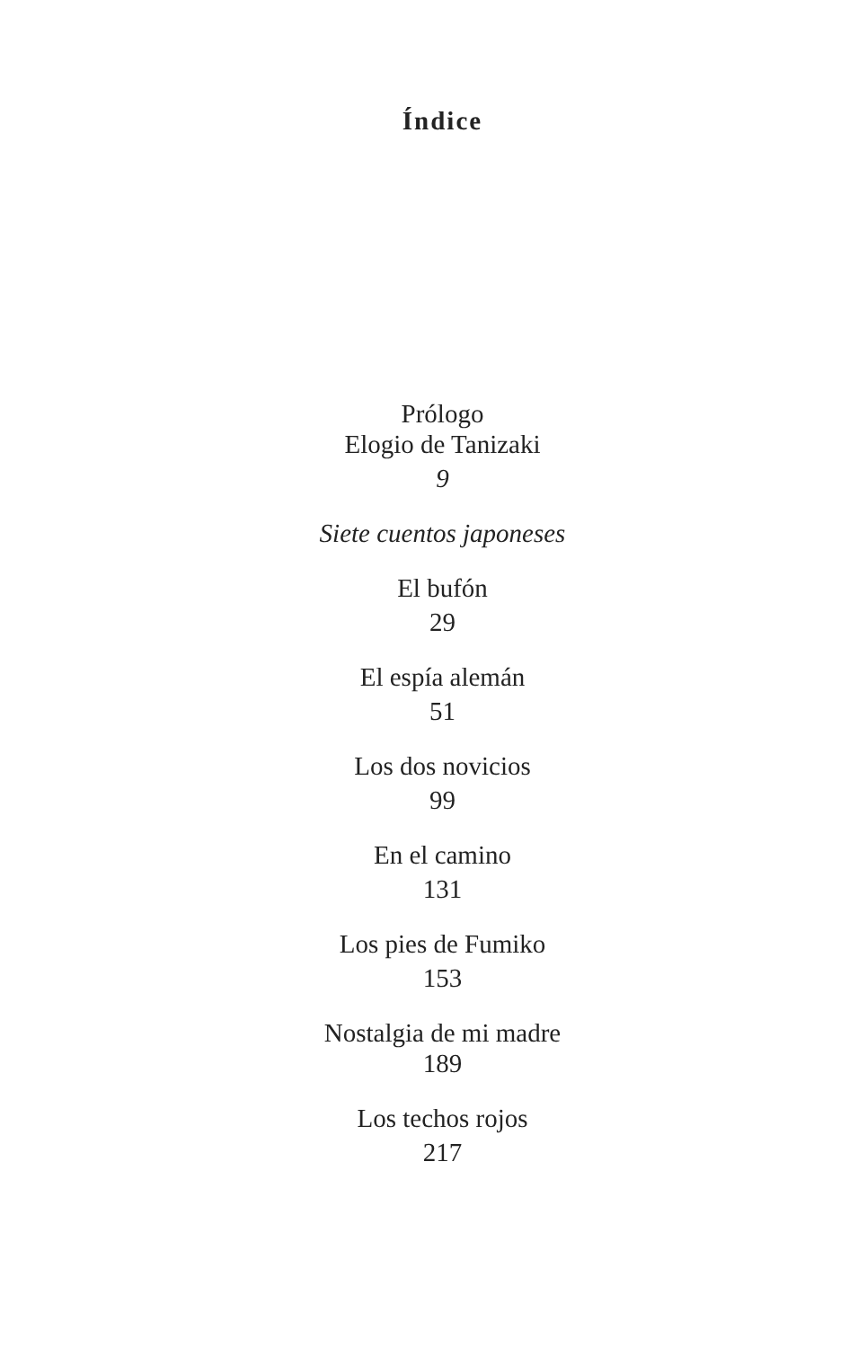Índice
Prólogo
Elogio de Tanizaki
9
Siete cuentos japoneses
El bufón
29
El espía alemán
51
Los dos novicios
99
En el camino
131
Los pies de Fumiko
153
Nostalgia de mi madre
189
Los techos rojos
217